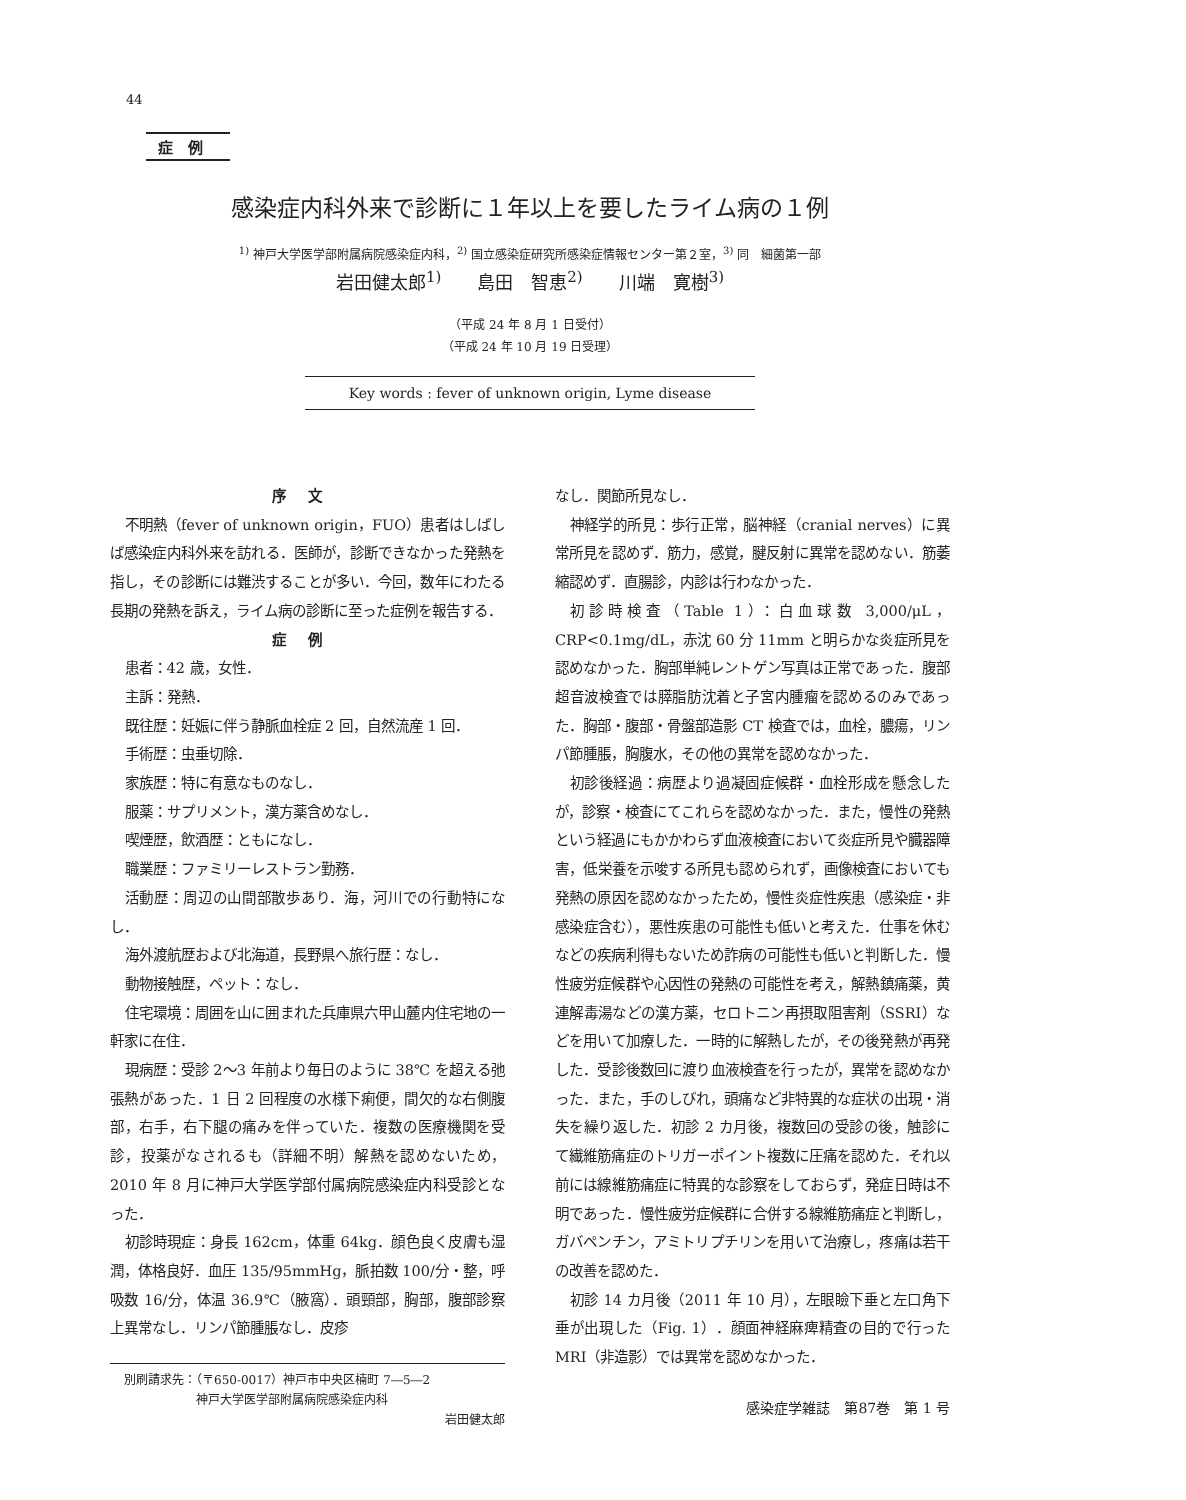44
症例
感染症内科外来で診断に１年以上を要したライム病の１例
<sup>1)</sup> 神戸大学医学部附属病院感染症内科，<sup>2)</sup> 国立感染症研究所感染症情報センター第２室，<sup>3)</sup> 同　細菌第一部
岩田健太郎<sup>1)</sup>　　島田　智恵<sup>2)</sup>　　川端　寛樹<sup>3)</sup>
（平成 24 年 8 月 1 日受付）
（平成 24 年 10 月 19 日受理）
Key words : fever of unknown origin, Lyme disease
序文
不明熱（fever of unknown origin，FUO）患者はしばしば感染症内科外来を訪れる．医師が，診断できなかった発熱を指し，その診断には難渋することが多い．今回，数年にわたる長期の発熱を訴え，ライム病の診断に至った症例を報告する．
症例
患者：42 歳，女性．
主訴：発熱．
既往歴：妊娠に伴う静脈血栓症 2 回，自然流産 1 回．
手術歴：虫垂切除．
家族歴：特に有意なものなし．
服薬：サプリメント，漢方薬含めなし．
喫煙歴，飲酒歴：ともになし．
職業歴：ファミリーレストラン勤務．
活動歴：周辺の山間部散歩あり．海，河川での行動特になし．
海外渡航歴および北海道，長野県へ旅行歴：なし．
動物接触歴，ペット：なし．
住宅環境：周囲を山に囲まれた兵庫県六甲山麓内住宅地の一軒家に在住．
現病歴：受診 2〜3 年前より毎日のように 38℃ を超える弛張熱があった．1 日 2 回程度の水様下痢便，間欠的な右側腹部，右手，右下腿の痛みを伴っていた．複数の医療機関を受診，投薬がなされるも（詳細不明）解熱を認めないため，2010 年 8 月に神戸大学医学部付属病院感染症内科受診となった．
初診時現症：身長 162cm，体重 64kg．顔色良く皮膚も湿潤，体格良好．血圧 135/95mmHg，脈拍数 100/分・整，呼吸数 16/分，体温 36.9℃（腋窩）．頭頸部，胸部，腹部診察上異常なし．リンパ節腫脹なし．皮疹
別刷請求先：（〒650-0017）神戸市中央区楠町 7―5―2
　　　　　　神戸大学医学部附属病院感染症内科
岩田健太郎
なし．関節所見なし．
神経学的所見：歩行正常，脳神経（cranial nerves）に異常所見を認めず．筋力，感覚，腱反射に異常を認めない．筋萎縮認めず．直腸診，内診は行わなかった．
初診時検査（Table 1）：白血球数 3,000/μL，CRP<0.1mg/dL，赤沈 60 分 11mm と明らかな炎症所見を認めなかった．胸部単純レントゲン写真は正常であった．腹部超音波検査では膵脂肪沈着と子宮内腫瘤を認めるのみであった．胸部・腹部・骨盤部造影 CT 検査では，血栓，膿瘍，リンパ節腫脹，胸腹水，その他の異常を認めなかった．
初診後経過：病歴より過凝固症候群・血栓形成を懸念したが，診察・検査にてこれらを認めなかった．また，慢性の発熱という経過にもかかわらず血液検査において炎症所見や臓器障害，低栄養を示唆する所見も認められず，画像検査においても発熱の原因を認めなかったため，慢性炎症性疾患（感染症・非感染症含む），悪性疾患の可能性も低いと考えた．仕事を休むなどの疾病利得もないため詐病の可能性も低いと判断した．慢性疲労症候群や心因性の発熱の可能性を考え，解熱鎮痛薬，黄連解毒湯などの漢方薬，セロトニン再摂取阻害剤（SSRI）などを用いて加療した．一時的に解熱したが，その後発熱が再発した．受診後数回に渡り血液検査を行ったが，異常を認めなかった．また，手のしびれ，頭痛など非特異的な症状の出現・消失を繰り返した．初診 2 カ月後，複数回の受診の後，触診にて繊維筋痛症のトリガーポイント複数に圧痛を認めた．それ以前には線維筋痛症に特異的な診察をしておらず，発症日時は不明であった．慢性疲労症候群に合併する線維筋痛症と判断し，ガバペンチン，アミトリプチリンを用いて治療し，疼痛は若干の改善を認めた．
初診 14 カ月後（2011 年 10 月），左眼瞼下垂と左口角下垂が出現した（Fig. 1）．顔面神経麻痺精査の目的で行った MRI（非造影）では異常を認めなかった．
感染症学雑誌　第87巻　第 1 号